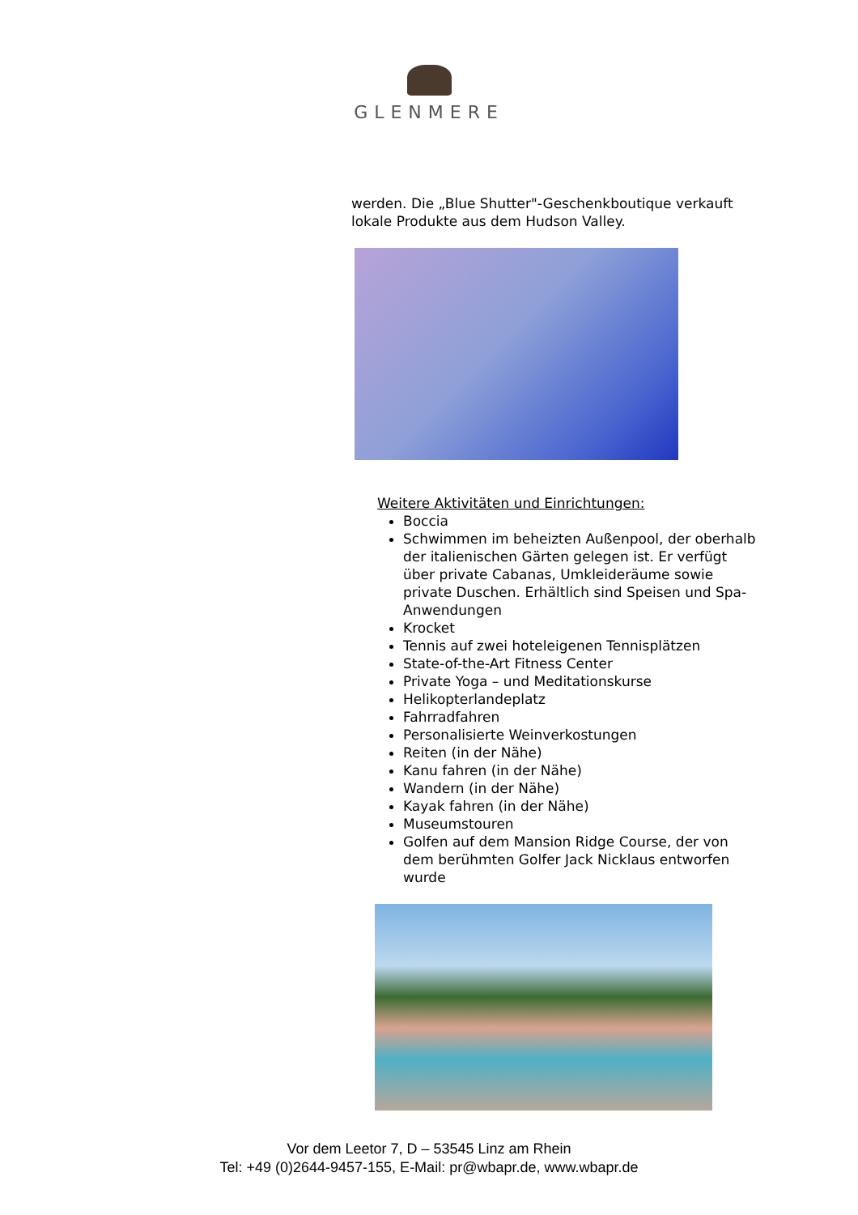GLENMERE
werden. Die „Blue Shutter"-Geschenkboutique verkauft lokale Produkte aus dem Hudson Valley.
Weitere Aktivitäten und Einrichtungen:
Boccia
Schwimmen im beheizten Außenpool, der oberhalb der italienischen Gärten gelegen ist. Er verfügt über private Cabanas, Umkleideräume sowie private Duschen. Erhältlich sind Speisen und Spa-Anwendungen
Krocket
Tennis auf zwei hoteleigenen Tennisplätzen
State-of-the-Art Fitness Center
Private Yoga – und Meditationskurse
Helikopterlandeplatz
Fahrradfahren
Personalisierte Weinverkostungen
Reiten (in der Nähe)
Kanu fahren (in der Nähe)
Wandern (in der Nähe)
Kayak fahren (in der Nähe)
Museumstouren
Golfen auf dem Mansion Ridge Course, der von dem berühmten Golfer Jack Nicklaus entworfen wurde
Vor dem Leetor 7, D – 53545 Linz am Rhein
Tel: +49 (0)2644-9457-155, E-Mail: pr@wbapr.de, www.wbapr.de